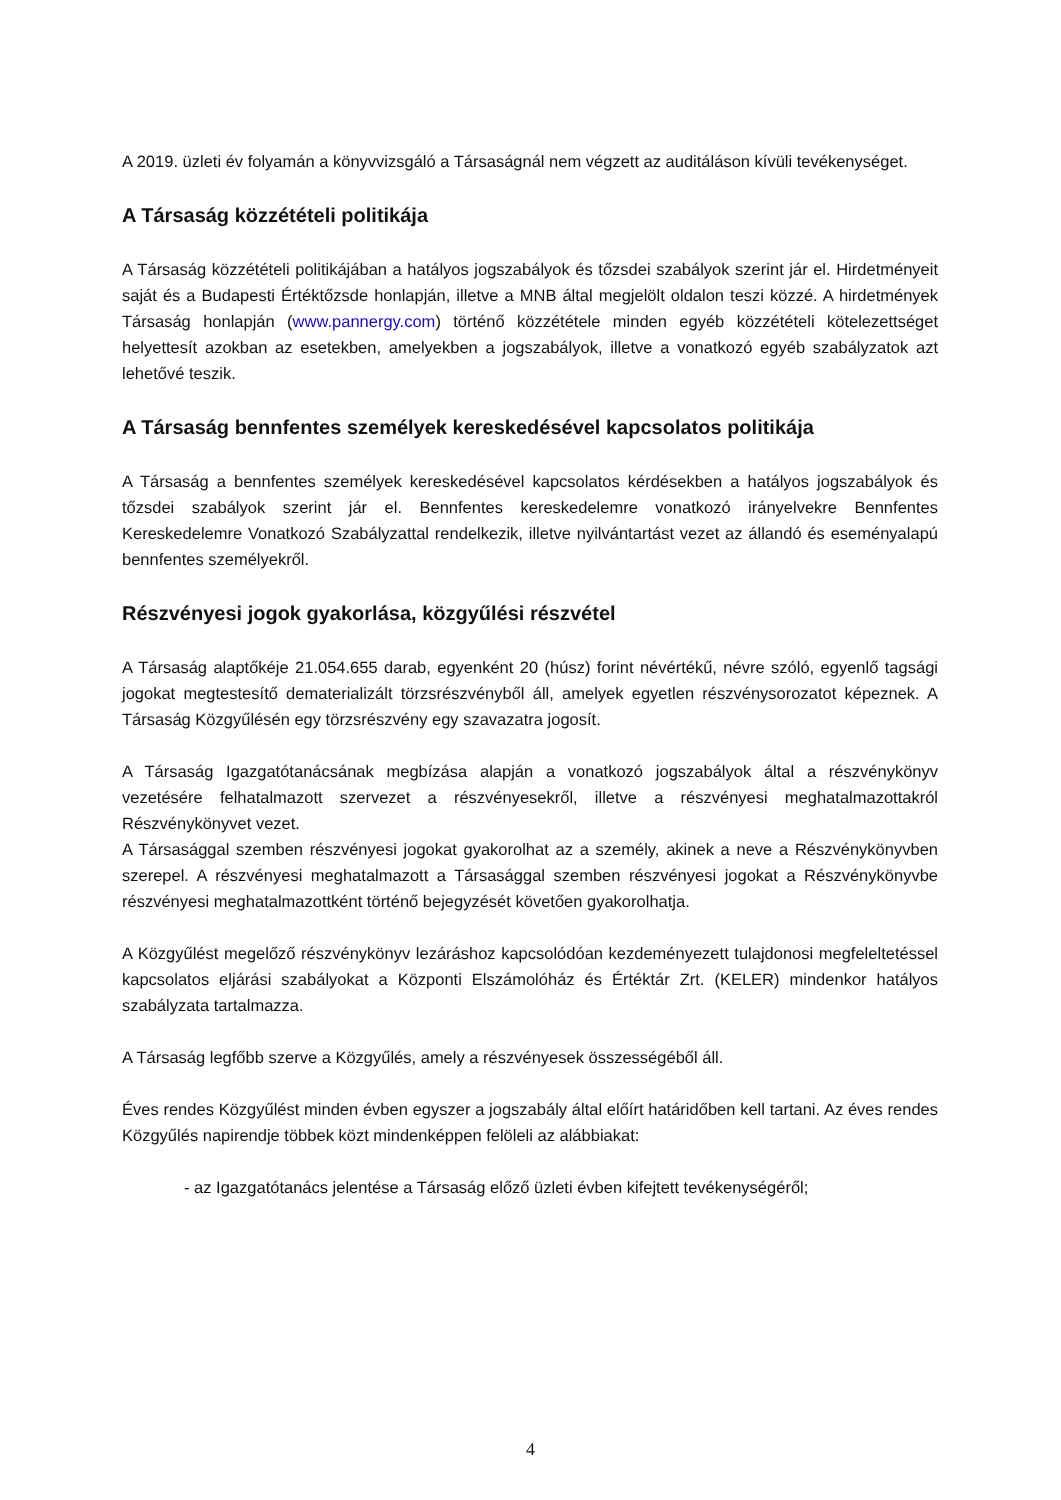A 2019. üzleti év folyamán a könyvvizsgáló a Társaságnál nem végzett az auditáláson kívüli tevékenységet.
A Társaság közzétételi politikája
A Társaság közzétételi politikájában a hatályos jogszabályok és tőzsdei szabályok szerint jár el. Hirdetményeit saját és a Budapesti Értéktőzsde honlapján, illetve a MNB által megjelölt oldalon teszi közzé. A hirdetmények Társaság honlapján (www.pannergy.com) történő közzététele minden egyéb közzétételi kötelezettséget helyettesít azokban az esetekben, amelyekben a jogszabályok, illetve a vonatkozó egyéb szabályzatok azt lehetővé teszik.
A Társaság bennfentes személyek kereskedésével kapcsolatos politikája
A Társaság a bennfentes személyek kereskedésével kapcsolatos kérdésekben a hatályos jogszabályok és tőzsdei szabályok szerint jár el. Bennfentes kereskedelemre vonatkozó irányelvekre Bennfentes Kereskedelemre Vonatkozó Szabályzattal rendelkezik, illetve nyilvántartást vezet az állandó és eseményalapú bennfentes személyekről.
Részvényesi jogok gyakorlása, közgyűlési részvétel
A Társaság alaptőkéje 21.054.655 darab, egyenként 20 (húsz) forint névértékű, névre szóló, egyenlő tagsági jogokat megtestesítő dematerializált törzsrészvényből áll, amelyek egyetlen részvénysorozatot képeznek. A Társaság Közgyűlésén egy törzsrészvény egy szavazatra jogosít.
A Társaság Igazgatótanácsának megbízása alapján a vonatkozó jogszabályok által a részvénykönyv vezetésére felhatalmazott szervezet a részvényesekről, illetve a részvényesi meghatalmazottakról Részvénykönyvet vezet.
A Társasággal szemben részvényesi jogokat gyakorolhat az a személy, akinek a neve a Részvénykönyvben szerepel. A részvényesi meghatalmazott a Társasággal szemben részvényesi jogokat a Részvénykönyvbe részvényesi meghatalmazottként történő bejegyzését követően gyakorolhatja.
A Közgyűlést megelőző részvénykönyv lezáráshoz kapcsolódóan kezdeményezett tulajdonosi megfeleltetéssel kapcsolatos eljárási szabályokat a Központi Elszámolóház és Értéktár Zrt. (KELER) mindenkor hatályos szabályzata tartalmazza.
A Társaság legfőbb szerve a Közgyűlés, amely a részvényesek összességéből áll.
Éves rendes Közgyűlést minden évben egyszer a jogszabály által előírt határidőben kell tartani. Az éves rendes Közgyűlés napirendje többek közt mindenképpen felöleli az alábbiakat:
- az Igazgatótanács jelentése a Társaság előző üzleti évben kifejtett tevékenységéről;
4